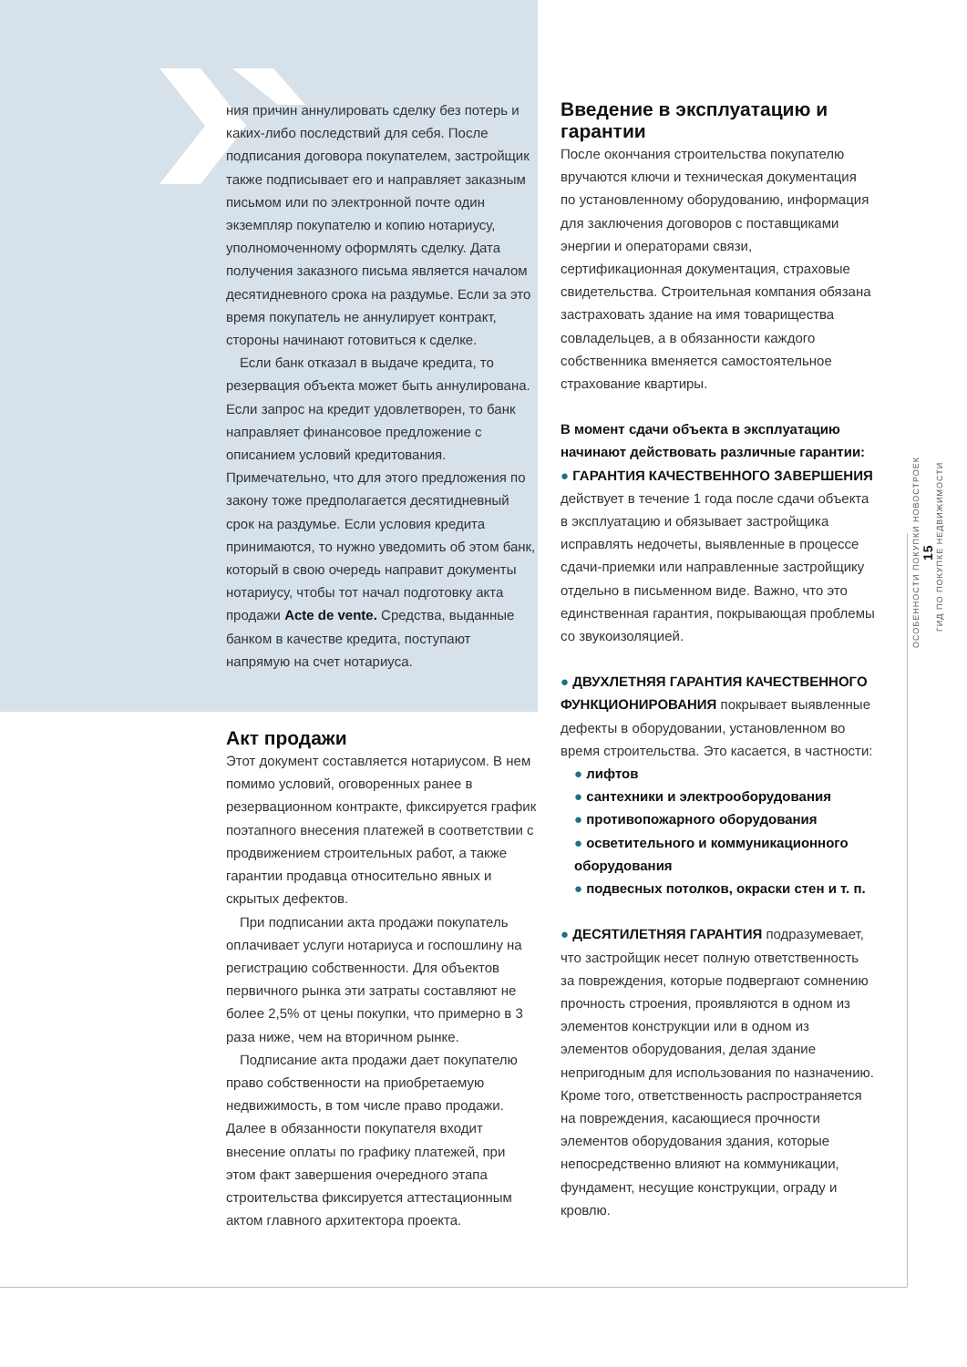ОСОБЕННОСТИ ПОКУПКИ НОВОСТРОЕК
15
ГИД ПО ПОКУПКЕ НЕДВИЖИМОСТИ
ния причин аннулировать сделку без потерь и каких-либо последствий для себя. После подписания договора покупателем, застройщик также подписывает его и направляет заказным письмом или по электронной почте один экземпляр покупателю и копию нотариусу, уполномоченному оформлять сделку. Дата получения заказного письма является началом десятидневного срока на раздумье. Если за это время покупатель не аннулирует контракт, стороны начинают готовиться к сделке.
Если банк отказал в выдаче кредита, то резервация объекта может быть аннулирована. Если запрос на кредит удовлетворен, то банк направляет финансовое предложение с описанием условий кредитования. Примечательно, что для этого предложения по закону тоже предполагается десятидневный срок на раздумье. Если условия кредита принимаются, то нужно уведомить об этом банк, который в свою очередь направит документы нотариусу, чтобы тот начал подготовку акта продажи Acte de vente. Средства, выданные банком в качестве кредита, поступают напрямую на счет нотариуса.
Акт продажи
Этот документ составляется нотариусом. В нем помимо условий, оговоренных ранее в резервационном контракте, фиксируется график поэтапного внесения платежей в соответствии с продвижением строительных работ, а также гарантии продавца относительно явных и скрытых дефектов.
При подписании акта продажи покупатель оплачивает услуги нотариуса и госпошлину на регистрацию собственности. Для объектов первичного рынка эти затраты составляют не более 2,5% от цены покупки, что примерно в 3 раза ниже, чем на вторичном рынке.
Подписание акта продажи дает покупателю право собственности на приобретаемую недвижимость, в том числе право продажи. Далее в обязанности покупателя входит внесение оплаты по графику платежей, при этом факт завершения очередного этапа строительства фиксируется аттестационным актом главного архитектора проекта.
Введение в эксплуатацию и гарантии
После окончания строительства покупателю вручаются ключи и техническая документация по установленному оборудованию, информация для заключения договоров с поставщиками энергии и операторами связи, сертификационная документация, страховые свидетельства. Строительная компания обязана застраховать здание на имя товарищества совладельцев, а в обязанности каждого собственника вменяется самостоятельное страхование квартиры.
В момент сдачи объекта в эксплуатацию начинают действовать различные гарантии:
● ГАРАНТИЯ КАЧЕСТВЕННОГО ЗАВЕРШЕНИЯ действует в течение 1 года после сдачи объекта в эксплуатацию и обязывает застройщика исправлять недочеты, выявленные в процессе сдачи-приемки или направленные застройщику отдельно в письменном виде. Важно, что это единственная гарантия, покрывающая проблемы со звукоизоляцией.
● ДВУХЛЕТНЯЯ ГАРАНТИЯ КАЧЕСТВЕННОГО ФУНКЦИОНИРОВАНИЯ покрывает выявленные дефекты в оборудовании, установленном во время строительства. Это касается, в частности:
● лифтов
● сантехники и электрооборудования
● противопожарного оборудования
● осветительного и коммуникационного оборудования
● подвесных потолков, окраски стен и т. п.
● ДЕСЯТИЛЕТНЯЯ ГАРАНТИЯ подразумевает, что застройщик несет полную ответственность за повреждения, которые подвергают сомнению прочность строения, проявляются в одном из элементов конструкции или в одном из элементов оборудования, делая здание непригодным для использования по назначению. Кроме того, ответственность распространяется на повреждения, касающиеся прочности элементов оборудования здания, которые непосредственно влияют на коммуникации, фундамент, несущие конструкции, ограду и кровлю.